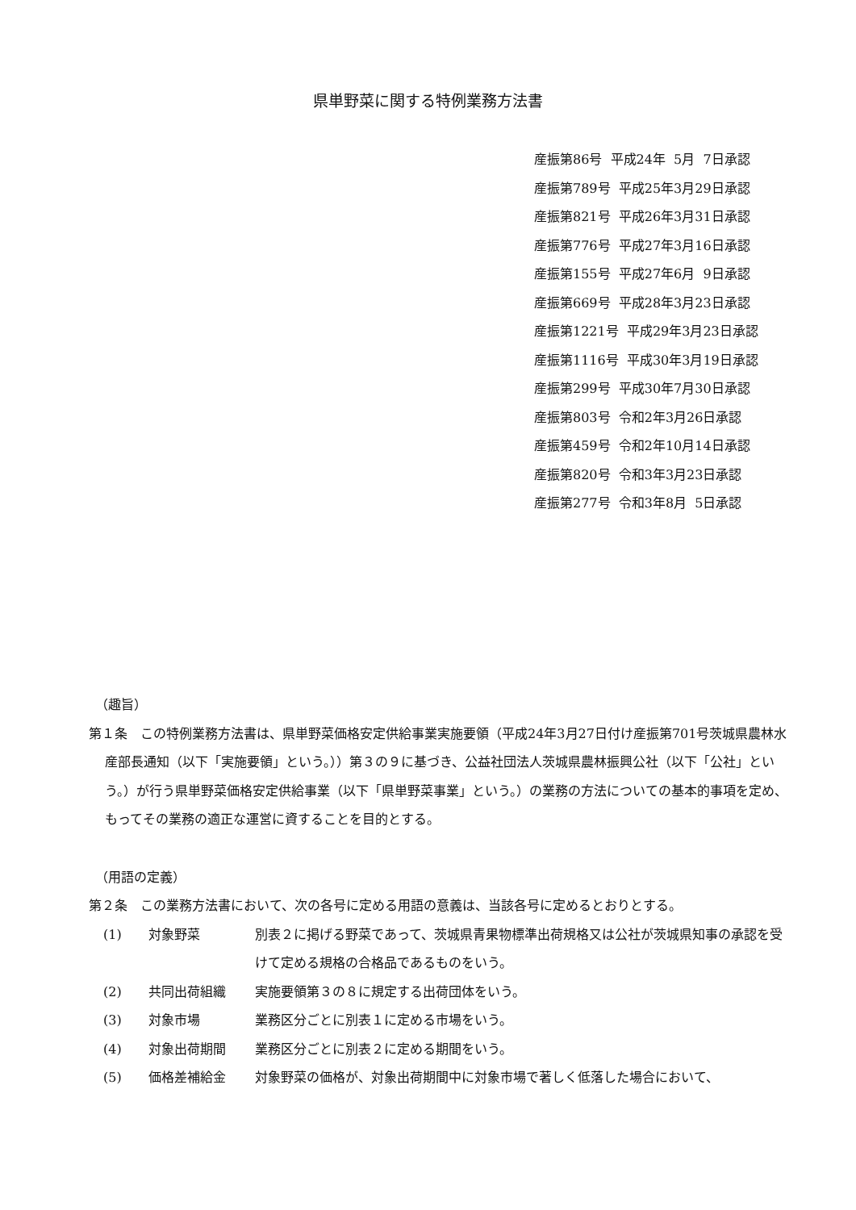県単野菜に関する特例業務方法書
産振第86号 平成24年 5月 7日承認
産振第789号 平成25年3月29日承認
産振第821号 平成26年3月31日承認
産振第776号 平成27年3月16日承認
産振第155号 平成27年6月 9日承認
産振第669号 平成28年3月23日承認
産振第1221号 平成29年3月23日承認
産振第1116号 平成30年3月19日承認
産振第299号 平成30年7月30日承認
産振第803号 令和2年3月26日承認
産振第459号 令和2年10月14日承認
産振第820号 令和3年3月23日承認
産振第277号 令和3年8月 5日承認
（趣旨）
第１条　この特例業務方法書は、県単野菜価格安定供給事業実施要領（平成24年3月27日付け産振第701号茨城県農林水産部長通知（以下「実施要領」という。））第３の９に基づき、公益社団法人茨城県農林振興公社（以下「公社」という。）が行う県単野菜価格安定供給事業（以下「県単野菜事業」という。）の業務の方法についての基本的事項を定め、もってその業務の適正な運営に資することを目的とする。
（用語の定義）
第２条　この業務方法書において、次の各号に定める用語の意義は、当該各号に定めるとおりとする。
(1) 対象野菜 別表２に掲げる野菜であって、茨城県青果物標準出荷規格又は公社が茨城県知事の承認を受けて定める規格の合格品であるものをいう。
(2) 共同出荷組織 実施要領第３の８に規定する出荷団体をいう。
(3) 対象市場 業務区分ごとに別表１に定める市場をいう。
(4) 対象出荷期間 業務区分ごとに別表２に定める期間をいう。
(5) 価格差補給金 対象野菜の価格が、対象出荷期間中に対象市場で著しく低落した場合において、